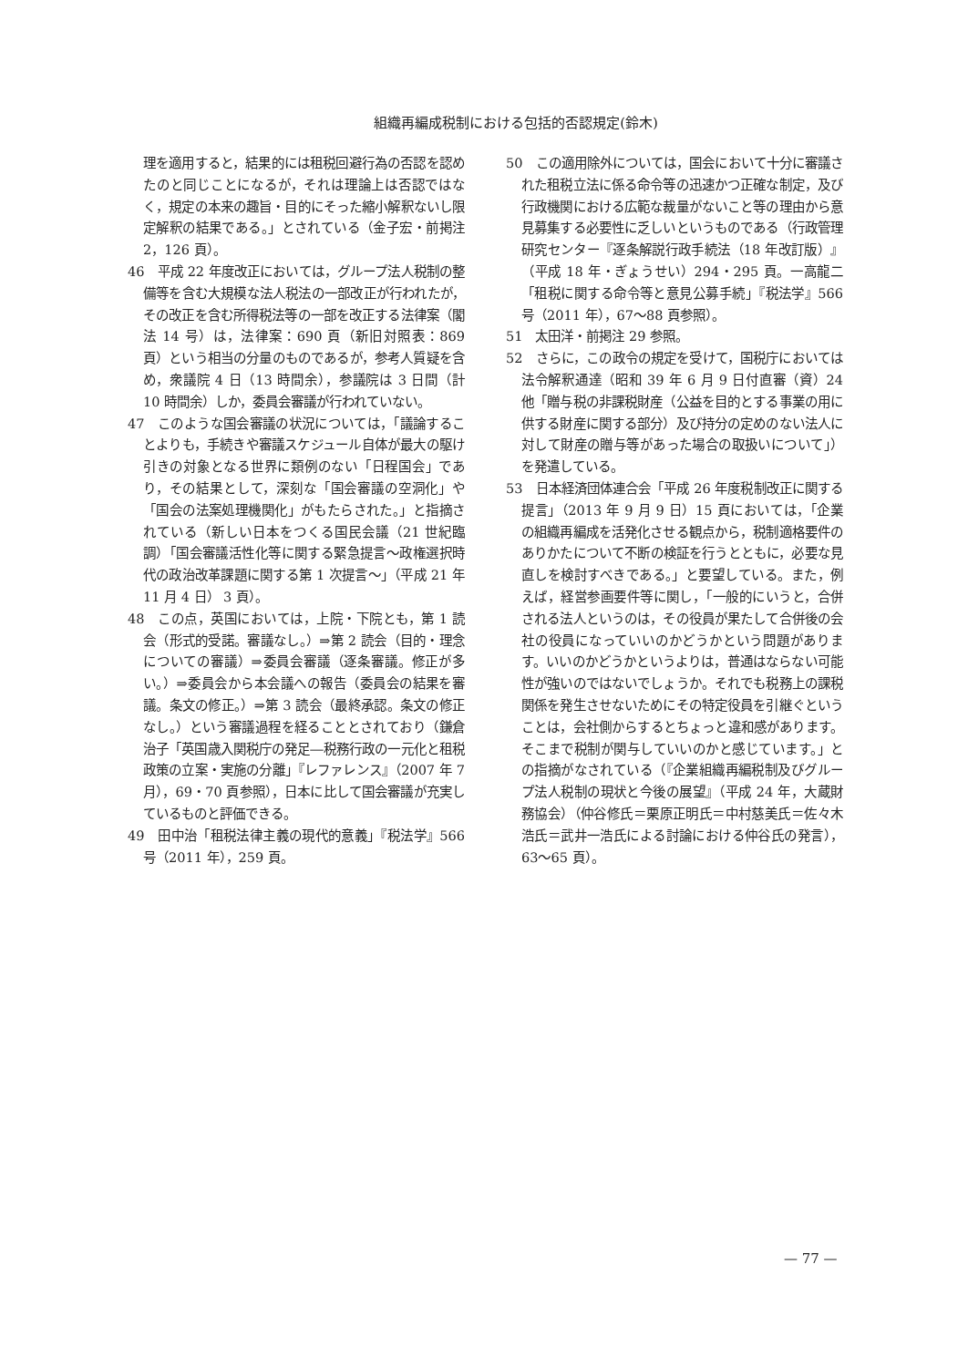組織再編成税制における包括的否認規定(鈴木)
理を適用すると，結果的には租税回避行為の否認を認めたのと同じことになるが，それは理論上は否認ではなく，規定の本来の趣旨・目的にそった縮小解釈ないし限定解釈の結果である。」とされている（金子宏・前掲注 2，126 頁）。
46　平成 22 年度改正においては，グループ法人税制の整備等を含む大規模な法人税法の一部改正が行われたが，その改正を含む所得税法等の一部を改正する法律案（閣法 14 号）は，法律案：690 頁（新旧対照表：869 頁）という相当の分量のものであるが，参考人質疑を含め，衆議院 4 日（13 時間余），参議院は 3 日間（計 10 時間余）しか，委員会審議が行われていない。
47　このような国会審議の状況については，「議論することよりも，手続きや審議スケジュール自体が最大の駆け引きの対象となる世界に類例のない「日程国会」であり，その結果として，深刻な「国会審議の空洞化」や「国会の法案処理機関化」がもたらされた。」と指摘されている（新しい日本をつくる国民会議（21 世紀臨調）「国会審議活性化等に関する緊急提言～政権選択時代の政治改革課題に関する第 1 次提言～」（平成 21 年 11 月 4 日） 3 頁）。
48　この点，英国においては，上院・下院とも，第 1 読会（形式的受諾。審議なし。）⇒第 2 読会（目的・理念についての審議）⇒委員会審議（逐条審議。修正が多い。）⇒委員会から本会議への報告（委員会の結果を審議。条文の修正。）⇒第 3 読会（最終承認。条文の修正なし。）という審議過程を経ることとされており（鎌倉治子「英国歳入関税庁の発足―税務行政の一元化と租税政策の立案・実施の分離」『レファレンス』（2007 年 7 月），69・70 頁参照），日本に比して国会審議が充実しているものと評価できる。
49　田中治「租税法律主義の現代的意義」『税法学』566 号（2011 年），259 頁。
50　この適用除外については，国会において十分に審議された租税立法に係る命令等の迅速かつ正確な制定，及び行政機関における広範な裁量がないこと等の理由から意見募集する必要性に乏しいというものである（行政管理研究センター『逐条解説行政手続法（18 年改訂版）』（平成 18 年・ぎょうせい）294・295 頁。一高龍二「租税に関する命令等と意見公募手続」『税法学』566 号（2011 年），67～88 頁参照）。
51　太田洋・前掲注 29 参照。
52　さらに，この政令の規定を受けて，国税庁においては法令解釈通達（昭和 39 年 6 月 9 日付直審（資）24 他「贈与税の非課税財産（公益を目的とする事業の用に供する財産に関する部分）及び持分の定めのない法人に対して財産の贈与等があった場合の取扱いについて」）を発遣している。
53　日本経済団体連合会「平成 26 年度税制改正に関する提言」（2013 年 9 月 9 日）15 頁においては，「企業の組織再編成を活発化させる観点から，税制適格要件のありかたについて不断の検証を行うとともに，必要な見直しを検討すべきである。」と要望している。また，例えば，経営参画要件等に関し，「一般的にいうと，合併される法人というのは，その役員が果たして合併後の会社の役員になっていいのかどうかという問題があります。いいのかどうかというよりは，普通はならない可能性が強いのではないでしょうか。それでも税務上の課税関係を発生させないためにその特定役員を引継ぐということは，会社側からするとちょっと違和感があります。そこまで税制が関与していいのかと感じています。」との指摘がなされている（『企業組織再編税制及びグループ法人税制の現状と今後の展望』（平成 24 年，大蔵財務協会）（仲谷修氏＝栗原正明氏＝中村慈美氏＝佐々木浩氏＝武井一浩氏による討論における仲谷氏の発言），63～65 頁）。
— 77 —